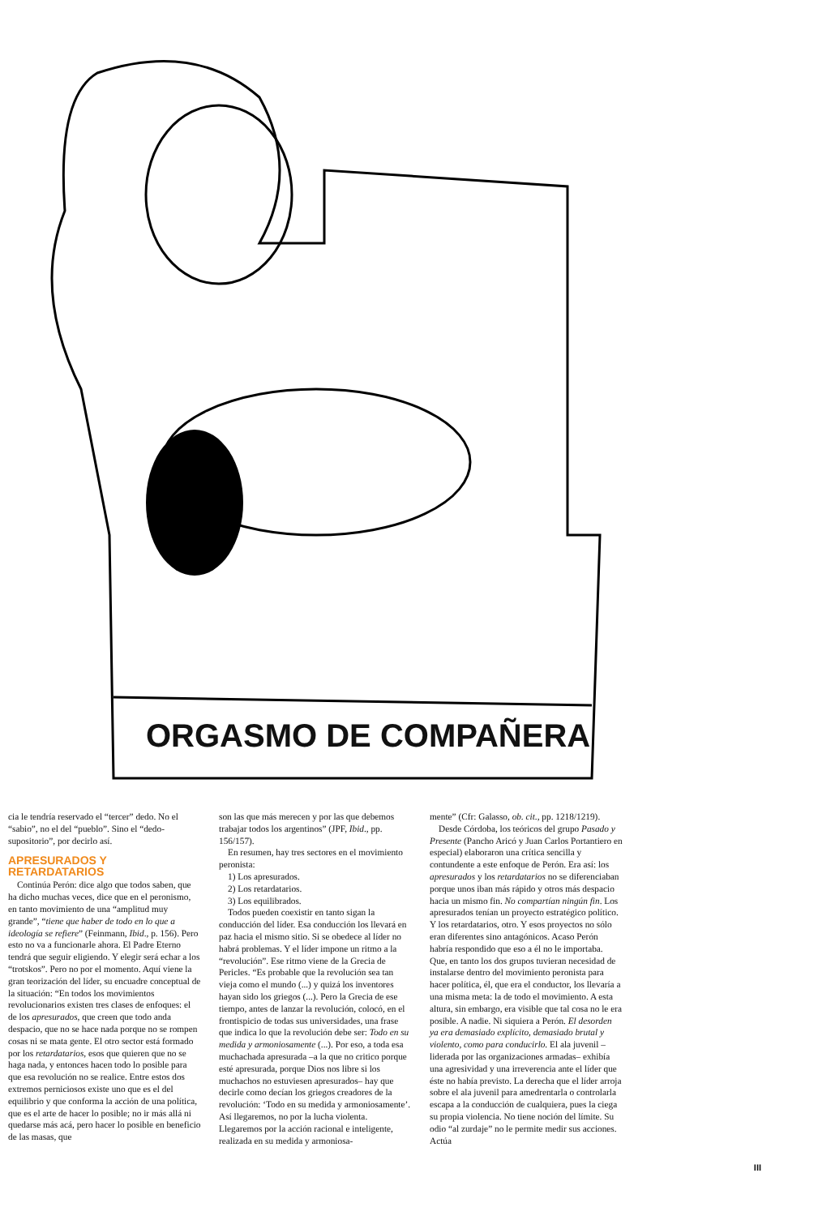ORGASMO DE COMPAÑERA
cia le tendría reservado el “tercer” dedo. No el “sabio”, no el del “pueblo”. Sino el “dedo-supositorio”, por decirlo así.
APRESURADOS Y RETARDATARIOS
Continúa Perón: dice algo que todos saben, que ha dicho muchas veces, dice que en el peronismo, en tanto movimiento de una “amplitud muy grande”, “tiene que haber de todo en lo que a ideología se refiere” (Feinmann, Ibid., p. 156). Pero esto no va a funcionarle ahora. El Padre Eterno tendrá que seguir eligiendo. Y elegir será echar a los “trotskos”. Pero no por el momento. Aquí viene la gran teorización del líder, su encuadre conceptual de la situación: “En todos los movimientos revolucionarios existen tres clases de enfoques: el de los apresurados, que creen que todo anda despacio, que no se hace nada porque no se rompen cosas ni se mata gente. El otro sector está formado por los retardatarios, esos que quieren que no se haga nada, y entonces hacen todo lo posible para que esa revolución no se realice. Entre estos dos extremos perniciosos existe uno que es el del equilibrio y que conforma la acción de una política, que es el arte de hacer lo posible; no ir más allá ni quedarse más acá, pero hacer lo posible en beneficio de las masas, que
son las que más merecen y por las que debemos trabajar todos los argentinos” (JPF, Ibid., pp. 156/157).
En resumen, hay tres sectores en el movimiento peronista:
1) Los apresurados.
2) Los retardatarios.
3) Los equilibrados.
Todos pueden coexistir en tanto sigan la conducción del líder. Esa conducción los llevará en paz hacia el mismo sitio. Si se obedece al líder no habrá problemas. Y el líder impone un ritmo a la “revolución”. Ese ritmo viene de la Grecia de Pericles. “Es probable que la revolución sea tan vieja como el mundo (...) y quizá los inventores hayan sido los griegos (...). Pero la Grecia de ese tiempo, antes de lanzar la revolución, colocó, en el frontispicio de todas sus universidades, una frase que indica lo que la revolución debe ser: Todo en su medida y armoniosamente (...). Por eso, a toda esa muchachada apresurada –a la que no critico porque esté apresurada, porque Dios nos libre si los muchachos no estuviesen apresurados– hay que decirle como decían los griegos creadores de la revolución: ‘Todo en su medida y armoniosamente’. Así llegaremos, no por la lucha violenta. Llegaremos por la acción racional e inteligente, realizada en su medida y armoniosa-
mente” (Cfr: Galasso, ob. cit., pp. 1218/1219).
Desde Córdoba, los teóricos del grupo Pasado y Presente (Pancho Aricó y Juan Carlos Portantiero en especial) elaboraron una crítica sencilla y contundente a este enfoque de Perón. Era así: los apresurados y los retardatarios no se diferenciaban porque unos iban más rápido y otros más despacio hacia un mismo fin. No compartían ningún fin. Los apresurados tenían un proyecto estratégico político. Y los retardatarios, otro. Y esos proyectos no sólo eran diferentes sino antagónicos. Acaso Perón habría respondido que eso a él no le importaba. Que, en tanto los dos grupos tuvieran necesidad de instalarse dentro del movimiento peronista para hacer política, él, que era el conductor, los llevaría a una misma meta: la de todo el movimiento. A esta altura, sin embargo, era visible que tal cosa no le era posible. A nadie. Ni siquiera a Perón. El desorden ya era demasiado explícito, demasiado brutal y violento, como para conducirlo. El ala juvenil –liderada por las organizaciones armadas– exhibía una agresividad y una irreverencia ante el líder que éste no había previsto. La derecha que el líder arroja sobre el ala juvenil para amedrentarla o controlarla escapa a la conducción de cualquiera, pues la ciega su propia violencia. No tiene noción del límite. Su odio “al zurdaje” no le permite medir sus acciones. Actúa
III